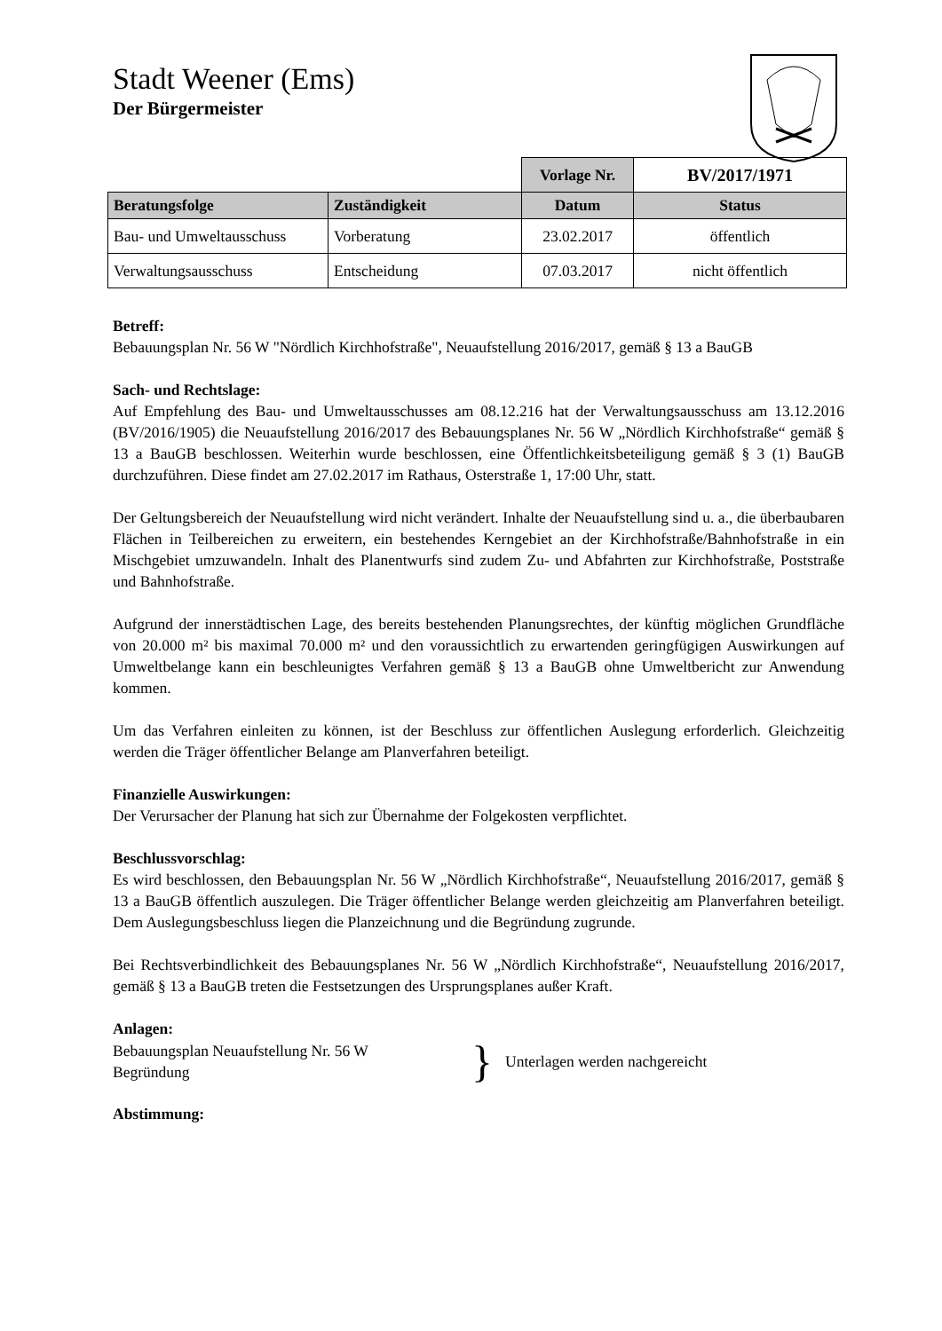Stadt Weener (Ems)
Der Bürgermeister
| | | Vorlage Nr. | BV/2017/1971 |
| Beratungsfolge | Zuständigkeit | Datum | Status |
| Bau- und Umweltausschuss | Vorberatung | 23.02.2017 | öffentlich |
| Verwaltungsausschuss | Entscheidung | 07.03.2017 | nicht öffentlich |
Betreff:
Bebauungsplan Nr. 56 W "Nördlich Kirchhofstraße", Neuaufstellung 2016/2017, gemäß § 13 a BauGB
Sach- und Rechtslage:
Auf Empfehlung des Bau- und Umweltausschusses am 08.12.216 hat der Verwaltungsausschuss am 13.12.2016 (BV/2016/1905) die Neuaufstellung 2016/2017 des Bebauungsplanes Nr. 56 W „Nördlich Kirchhofstraße“ gemäß § 13 a BauGB beschlossen. Weiterhin wurde beschlossen, eine Öffentlichkeitsbeteiligung gemäß § 3 (1) BauGB durchzuführen. Diese findet am 27.02.2017 im Rathaus, Osterstraße 1, 17:00 Uhr, statt.
Der Geltungsbereich der Neuaufstellung wird nicht verändert. Inhalte der Neuaufstellung sind u. a., die überbaubaren Flächen in Teilbereichen zu erweitern, ein bestehendes Kerngebiet an der Kirchhofstraße/Bahnhofstraße in ein Mischgebiet umzuwandeln. Inhalt des Planentwurfs sind zudem Zu- und Abfahrten zur Kirchhofstraße, Poststraße und Bahnhofstraße.
Aufgrund der innerstädtischen Lage, des bereits bestehenden Planungsrechtes, der künftig möglichen Grundfläche von 20.000 m² bis maximal 70.000 m² und den voraussichtlich zu erwartenden geringfügigen Auswirkungen auf Umweltbelange kann ein beschleunigtes Verfahren gemäß § 13 a BauGB ohne Umweltbericht zur Anwendung kommen.
Um das Verfahren einleiten zu können, ist der Beschluss zur öffentlichen Auslegung erforderlich. Gleichzeitig werden die Träger öffentlicher Belange am Planverfahren beteiligt.
Finanzielle Auswirkungen:
Der Verursacher der Planung hat sich zur Übernahme der Folgekosten verpflichtet.
Beschlussvorschlag:
Es wird beschlossen, den Bebauungsplan Nr. 56 W „Nördlich Kirchhofstraße“, Neuaufstellung 2016/2017, gemäß § 13 a BauGB öffentlich auszulegen. Die Träger öffentlicher Belange werden gleichzeitig am Planverfahren beteiligt. Dem Auslegungsbeschluss liegen die Planzeichnung und die Begründung zugrunde.
Bei Rechtsverbindlichkeit des Bebauungsplanes Nr. 56 W „Nördlich Kirchhofstraße“, Neuaufstellung 2016/2017, gemäß § 13 a BauGB treten die Festsetzungen des Ursprungsplanes außer Kraft.
Anlagen:
Bebauungsplan Neuaufstellung Nr. 56 W
Begründung
}
Unterlagen werden nachgereicht
Abstimmung: